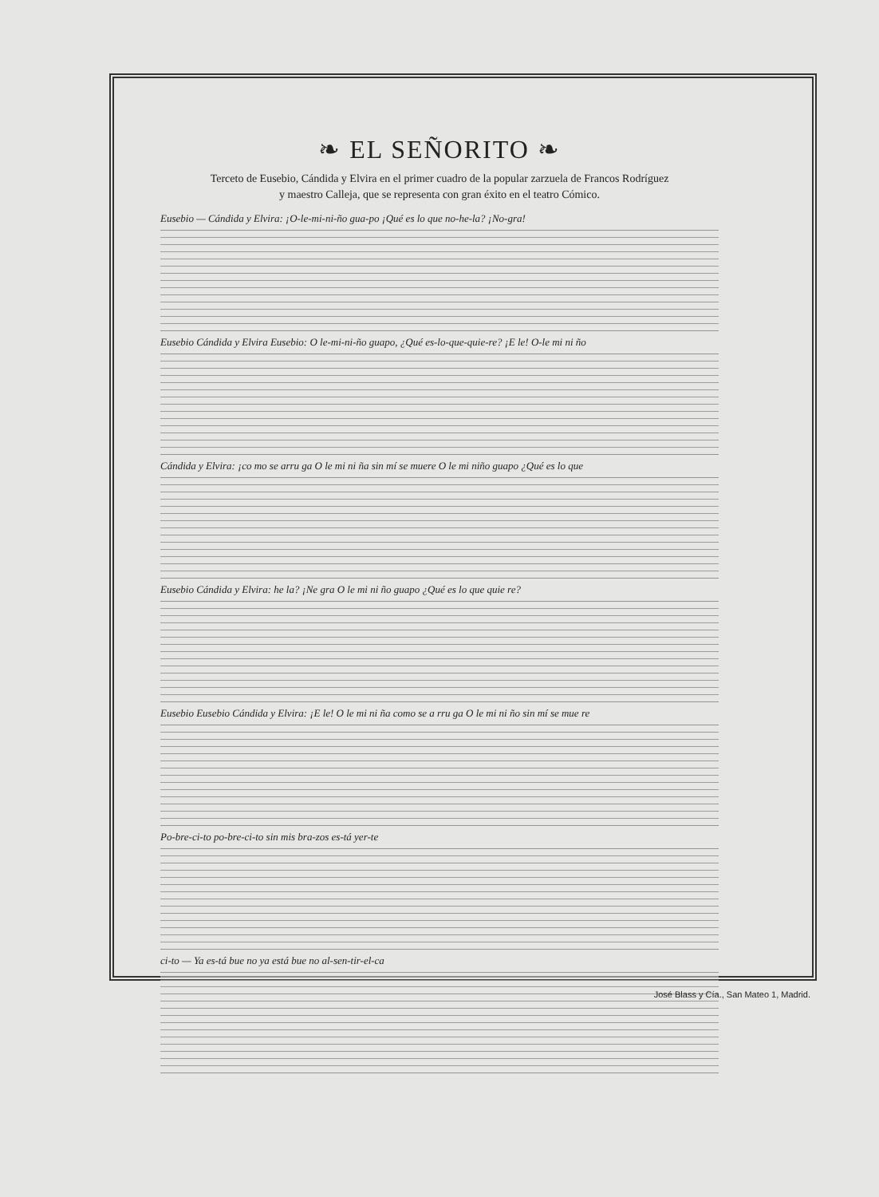❧ EL SEÑORITO ❧
Terceto de Eusebio, Cándida y Elvira en el primer cuadro de la popular zarzuela de Francos Rodríguez
y maestro Calleja, que se representa con gran éxito en el teatro Cómico.
Eusebio — Cándida y Elvira: ¡O-le-mi-ni-ño gua-po ¡Qué es lo que no-he-la? ¡No-gra!
Eusebio Cándida y Elvira Eusebio: O le-mi-ni-ño guapo, ¿Qué es-lo-que-quie-re? ¡E le! O-le mi ni ño
Cándida y Elvira: ¡co mo se arru ga O le mi ni ña sin mí se muere O le mi niño guapo ¿Qué es lo que
Eusebio Cándida y Elvira: he la? ¡Ne gra O le mi ni ño guapo ¿Qué es lo que quie re?
Eusebio Eusebio Cándida y Elvira: ¡E le! O le mi ni ña como se a rru ga O le mi ni ño sin mí se mue re
Po-bre-ci-to po-bre-ci-to sin mis bra-zos es-tá yer-te
ci-to — Ya es-tá bue no ya está bue no al-sen-tir-el-ca
José Blass y Cía., San Mateo 1, Madrid.